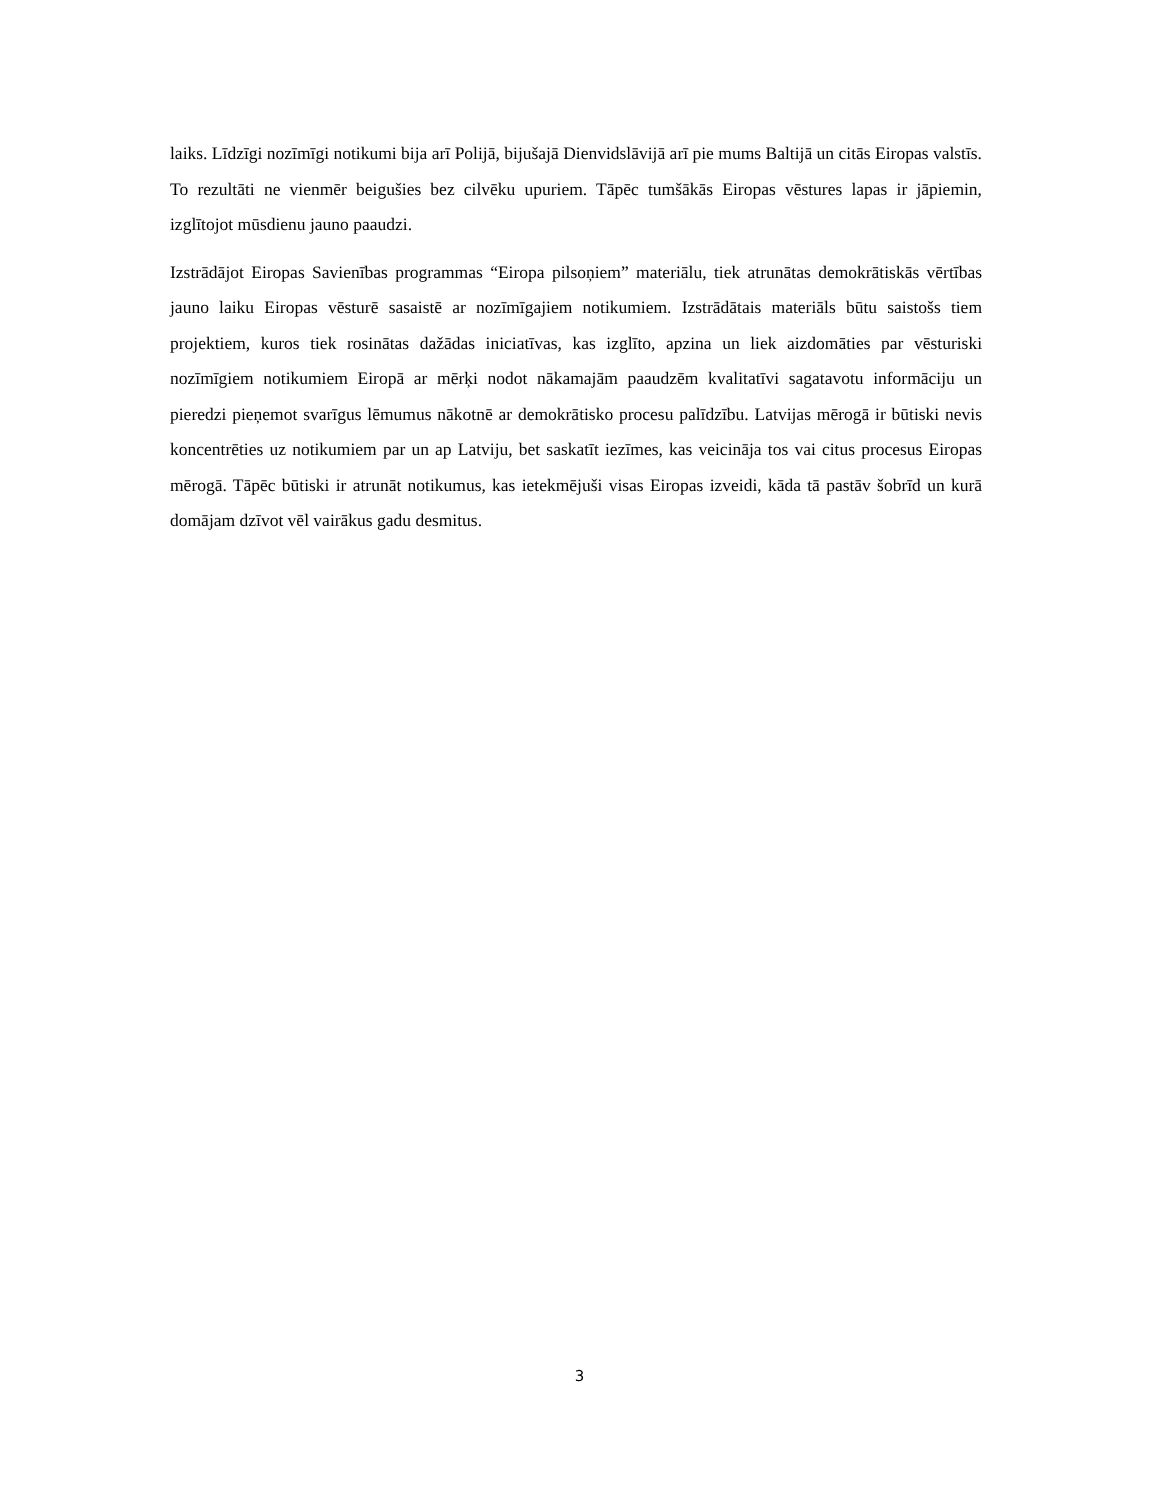laiks. Līdzīgi nozīmīgi notikumi bija arī Polijā, bijušajā Dienvidslāvijā arī pie mums Baltijā un citās Eiropas valstīs. To rezultāti ne vienmēr beigušies bez cilvēku upuriem. Tāpēc tumšākās Eiropas vēstures lapas ir jāpiemin, izglītojot mūsdienu jauno paaudzi.
Izstrādājot Eiropas Savienības programmas “Eiropa pilsoņiem” materiālu, tiek atrunātas demokrātiskās vērtības jauno laiku Eiropas vēsturē sasaistē ar nozīmīgajiem notikumiem. Izstrādātais materiāls būtu saistošs tiem projektiem, kuros tiek rosinātas dažādas iniciatīvas, kas izglīto, apzina un liek aizdomāties par vēsturiski nozīmīgiem notikumiem Eiropā ar mērķi nodot nākamajām paaudzēm kvalitatīvi sagatavotu informāciju un pieredzi pieņemot svarīgus lēmumus nākotnē ar demokrātisko procesu palīdzību. Latvijas mērogā ir būtiski nevis koncentrēties uz notikumiem par un ap Latviju, bet saskatīt iezīmes, kas veicināja tos vai citus procesus Eiropas mērogā. Tāpēc būtiski ir atrunāt notikumus, kas ietekmējuši visas Eiropas izveidi, kāda tā pastāv šobrīd un kurā domājam dzīvot vēl vairākus gadu desmitus.
3